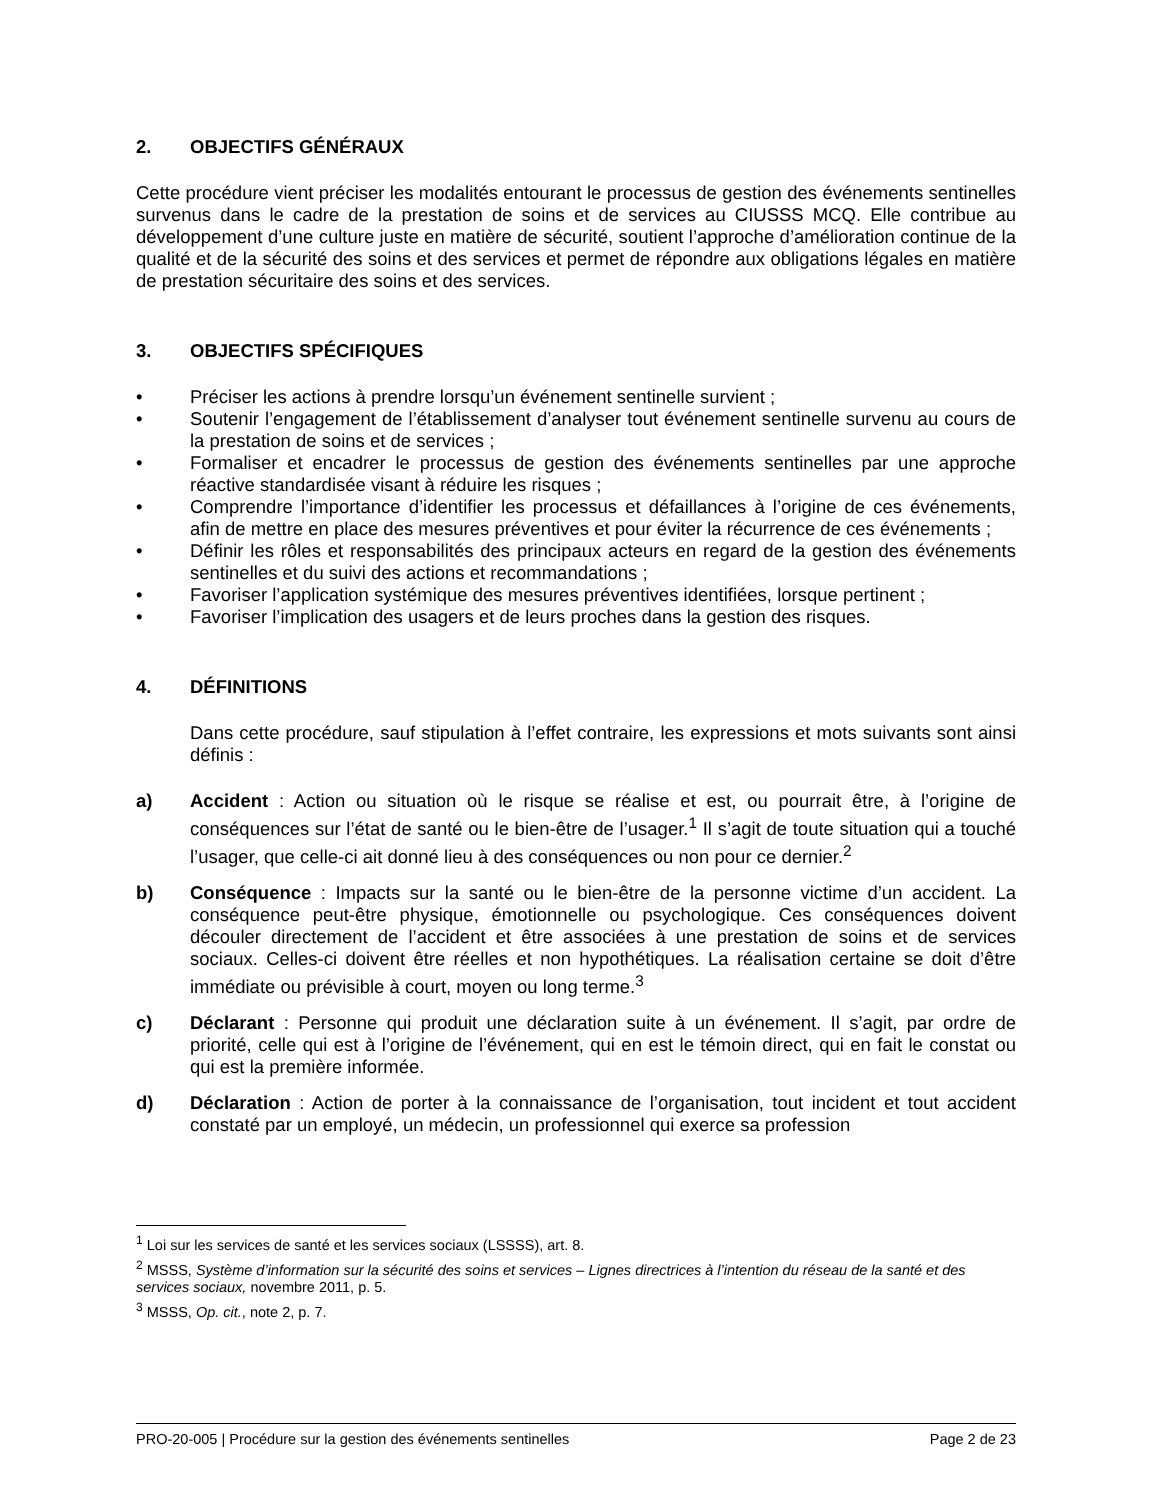2. OBJECTIFS GÉNÉRAUX
Cette procédure vient préciser les modalités entourant le processus de gestion des événements sentinelles survenus dans le cadre de la prestation de soins et de services au CIUSSS MCQ. Elle contribue au développement d’une culture juste en matière de sécurité, soutient l’approche d’amélioration continue de la qualité et de la sécurité des soins et des services et permet de répondre aux obligations légales en matière de prestation sécuritaire des soins et des services.
3. OBJECTIFS SPÉCIFIQUES
• Préciser les actions à prendre lorsqu’un événement sentinelle survient ;
• Soutenir l’engagement de l’établissement d’analyser tout événement sentinelle survenu au cours de la prestation de soins et de services ;
• Formaliser et encadrer le processus de gestion des événements sentinelles par une approche réactive standardisée visant à réduire les risques ;
• Comprendre l’importance d’identifier les processus et défaillances à l’origine de ces événements, afin de mettre en place des mesures préventives et pour éviter la récurrence de ces événements ;
• Définir les rôles et responsabilités des principaux acteurs en regard de la gestion des événements sentinelles et du suivi des actions et recommandations ;
• Favoriser l’application systémique des mesures préventives identifiées, lorsque pertinent ;
• Favoriser l’implication des usagers et de leurs proches dans la gestion des risques.
4. DÉFINITIONS
Dans cette procédure, sauf stipulation à l’effet contraire, les expressions et mots suivants sont ainsi définis :
a) Accident : Action ou situation où le risque se réalise et est, ou pourrait être, à l’origine de conséquences sur l’état de santé ou le bien-être de l’usager.<sup>1</sup> Il s’agit de toute situation qui a touché l’usager, que celle-ci ait donné lieu à des conséquences ou non pour ce dernier.<sup>2</sup>
b) Conséquence : Impacts sur la santé ou le bien-être de la personne victime d’un accident. La conséquence peut-être physique, émotionnelle ou psychologique. Ces conséquences doivent découler directement de l’accident et être associées à une prestation de soins et de services sociaux. Celles-ci doivent être réelles et non hypothétiques. La réalisation certaine se doit d’être immédiate ou prévisible à court, moyen ou long terme.<sup>3</sup>
c) Déclarant : Personne qui produit une déclaration suite à un événement. Il s’agit, par ordre de priorité, celle qui est à l’origine de l’événement, qui en est le témoin direct, qui en fait le constat ou qui est la première informée.
d) Déclaration : Action de porter à la connaissance de l’organisation, tout incident et tout accident constaté par un employé, un médecin, un professionnel qui exerce sa profession
<sup>1</sup> Loi sur les services de santé et les services sociaux (LSSSS), art. 8.
<sup>2</sup> MSSS, Système d’information sur la sécurité des soins et services – Lignes directrices à l’intention du réseau de la santé et des services sociaux, novembre 2011, p. 5.
<sup>3</sup> MSSS, Op. cit., note 2, p. 7.
PRO-20-005 | Procédure sur la gestion des événements sentinelles Page 2 de 23